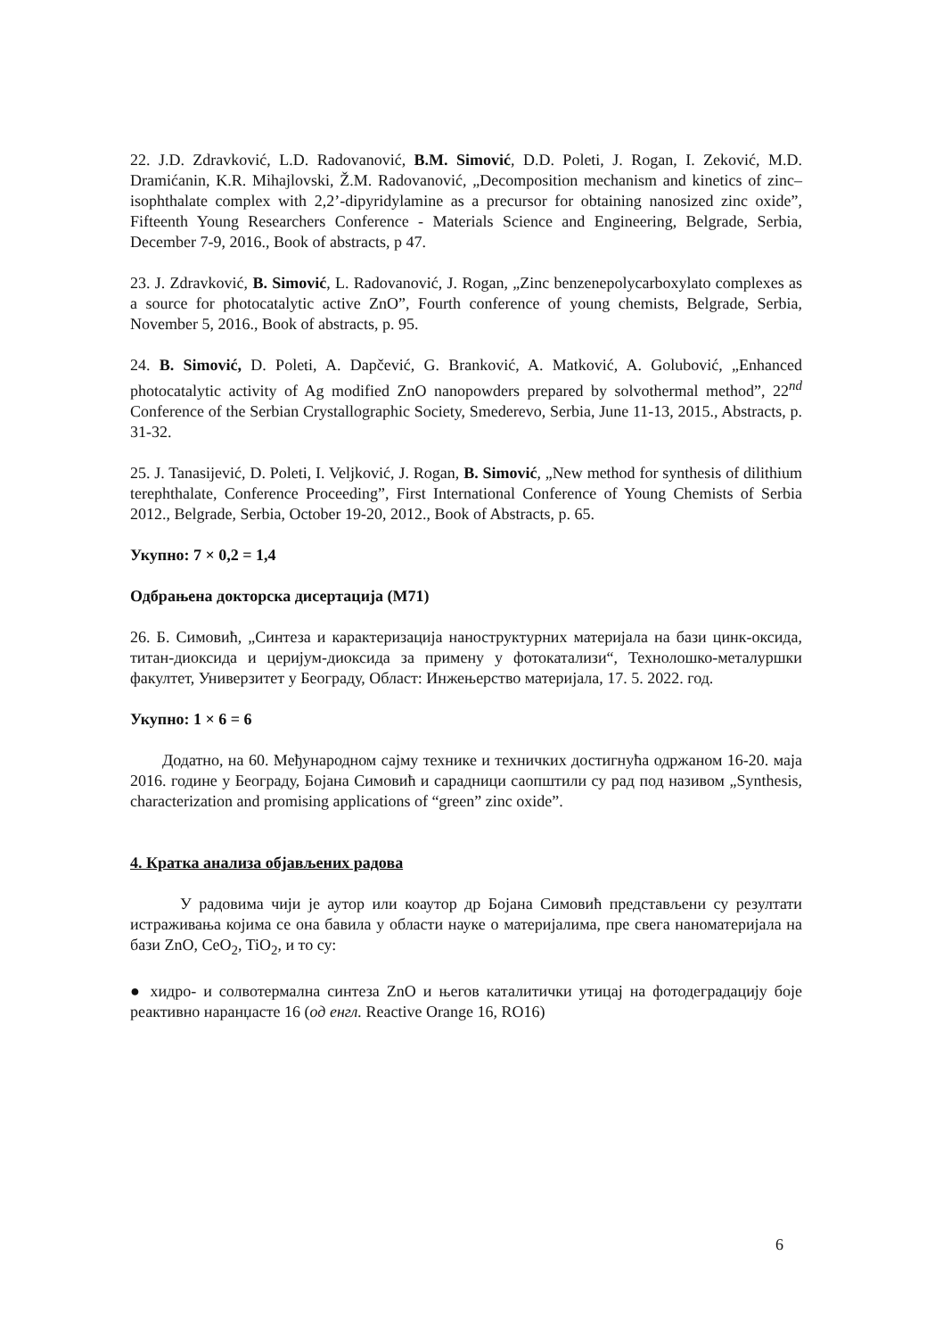22. J.D. Zdravković, L.D. Radovanović, B.M. Simović, D.D. Poleti, J. Rogan, I. Zeković, M.D. Dramićanin, K.R. Mihajlovski, Ž.M. Radovanović, „Decomposition mechanism and kinetics of zinc–isophthalate complex with 2,2’-dipyridylamine as a precursor for obtaining nanosized zinc oxide”, Fifteenth Young Researchers Conference - Materials Science and Engineering, Belgrade, Serbia, December 7-9, 2016., Book of abstracts, p 47.
23. J. Zdravković, B. Simović, L. Radovanović, J. Rogan, „Zinc benzenepolycarboxylato complexes as a source for photocatalytic active ZnO”, Fourth conference of young chemists, Belgrade, Serbia, November 5, 2016., Book of abstracts, p. 95.
24. B. Simović, D. Poleti, A. Dapčević, G. Branković, A. Matković, A. Golubović, „Enhanced photocatalytic activity of Ag modified ZnO nanopowders prepared by solvothermal method”, 22<sup>nd</sup> Conference of the Serbian Crystallographic Society, Smederevo, Serbia, June 11-13, 2015., Abstracts, p. 31-32.
25. J. Tanasijević, D. Poleti, I. Veljković, J. Rogan, B. Simović, „New method for synthesis of dilithium terephthalate, Conference Proceeding”, First International Conference of Young Chemists of Serbia 2012., Belgrade, Serbia, October 19-20, 2012., Book of Abstracts, p. 65.
Укупно: 7 × 0,2 = 1,4
Одбрањена докторска дисертација (М71)
26. Б. Симовић, „Синтеза и карактеризација наноструктурних материјала на бази цинк-оксида, титан-диоксида и церијум-диоксида за примену у фотокатализи“, Технолошко-металуршки факултет, Универзитет у Београду, Област: Инжењерство материјала, 17. 5. 2022. год.
Укупно: 1 × 6 = 6
Додатно, на 60. Међународном сајму технике и техничких достигнућа одржаном 16-20. маја 2016. године у Београду, Бојана Симовић и сарадници саопштили су рад под називом „Synthesis, characterization and promising applications of “green” zinc oxide”.
4. Кратка анализа објављених радова
У радовима чији је аутор или коаутор др Бојана Симовић представљени су резултати истраживања којима се она бавила у области науке о материјалима, пре свега наноматеријала на бази ZnO, CeO<sub>2</sub>, TiO<sub>2</sub>, и то су:
● хидро- и солвотермална синтеза ZnO и његов каталитички утицај на фотодеградацију боје реактивно наранџасте 16 (од енгл. Reactive Orange 16, RO16)
6